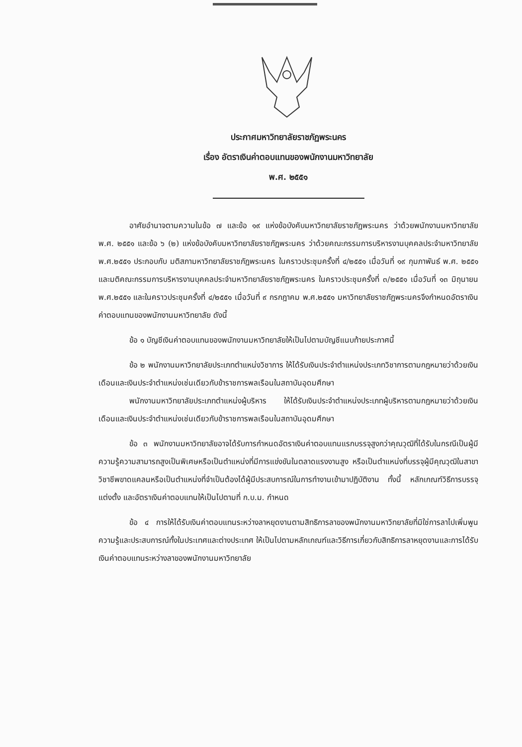ประกาศมหาวิทยาลัยราชภัฏพระนคร
เรื่อง อัตราเงินค่าตอบแทนของพนักงานมหาวิทยาลัย
พ.ศ. ๒๕๕๑
อาศัยอำนาจตามความในข้อ ๗ และข้อ ๑๙ แห่งข้อบังคับมหาวิทยาลัยราชภัฏพระนคร ว่าด้วยพนักงานมหาวิทยาลัย พ.ศ. ๒๕๕๑ และข้อ ๖ (๒) แห่งข้อบังคับมหาวิทยาลัยราชภัฏพระนคร ว่าด้วยคณะกรรมการบริหารงานบุคคลประจำมหาวิทยาลัย พ.ศ.๒๕๕๑ ประกอบกับ มติสภามหาวิทยาลัยราชภัฏพระนคร ในคราวประชุมครั้งที่ ๔/๒๕๕๑ เมื่อวันที่ ๑๙ กุมภาพันธ์ พ.ศ. ๒๕๕๑ และมติคณะกรรมการบริหารงานบุคคลประจำมหาวิทยาลัยราชภัฏพระนคร ในคราวประชุมครั้งที่ ๓/๒๕๕๑ เมื่อวันที่ ๑๓ มิถุนายน พ.ศ.๒๕๕๑ และในคราวประชุมครั้งที่ ๔/๒๕๕๑ เมื่อวันที่ ๙ กรกฎาคม พ.ศ.๒๕๕๑ มหาวิทยาลัยราชภัฏพระนครจึงกำหนดอัตราเงินค่าตอบแทนของพนักงานมหาวิทยาลัย ดังนี้
ข้อ ๑ บัญชีเงินค่าตอบแทนของพนักงานมหาวิทยาลัยให้เป็นไปตามบัญชีแนบท้ายประกาศนี้
ข้อ ๒ พนักงานมหาวิทยาลัยประเภทตำแหน่งวิชาการ ให้ได้รับเงินประจำตำแหน่งประเภทวิชาการตามกฎหมายว่าด้วยเงินเดือนและเงินประจำตำแหน่งเช่นเดียวกับข้าราชการพลเรือนในสถาบันอุดมศึกษา
พนักงานมหาวิทยาลัยประเภทตำแหน่งผู้บริหาร ให้ได้รับเงินประจำตำแหน่งประเภทผู้บริหารตามกฎหมายว่าด้วยเงินเดือนและเงินประจำตำแหน่งเช่นเดียวกับข้าราชการพลเรือนในสถาบันอุดมศึกษา
ข้อ ๓ พนักงานมหาวิทยาลัยอาจได้รับการกำหนดอัตราเงินค่าตอบแทนแรกบรรจุสูงกว่าคุณวุฒิที่ได้รับในกรณีเป็นผู้มีความรู้ความสามารถสูงเป็นพิเศษหรือเป็นตำแหน่งที่มีการแข่งขันในตลาดแรงงานสูง หรือเป็นตำแหน่งที่บรรจุผู้มีคุณวุฒิในสาขาวิชาชีพขาดแคลนหรือเป็นตำแหน่งที่จำเป็นต้องได้ผู้มีประสบการณ์ในการทำงานเข้ามาปฏิบัติงาน ทั้งนี้ หลักเกณฑ์วิธีการบรรจุแต่งตั้ง และอัตราเงินค่าตอบแทนให้เป็นไปตามที่ ก.บ.ม. กำหนด
ข้อ ๔ การให้ได้รับเงินค่าตอบแทนระหว่างลาหยุดงานตามสิทธิการลาของพนักงานมหาวิทยาลัยที่มิใช่การลาไปเพิ่มพูนความรู้และประสบการณ์ทั้งในประเทศและต่างประเทศ ให้เป็นไปตามหลักเกณฑ์และวิธีการเกี่ยวกับสิทธิการลาหยุดงานและการได้รับเงินค่าตอบแทนระหว่างลาของพนักงานมหาวิทยาลัย